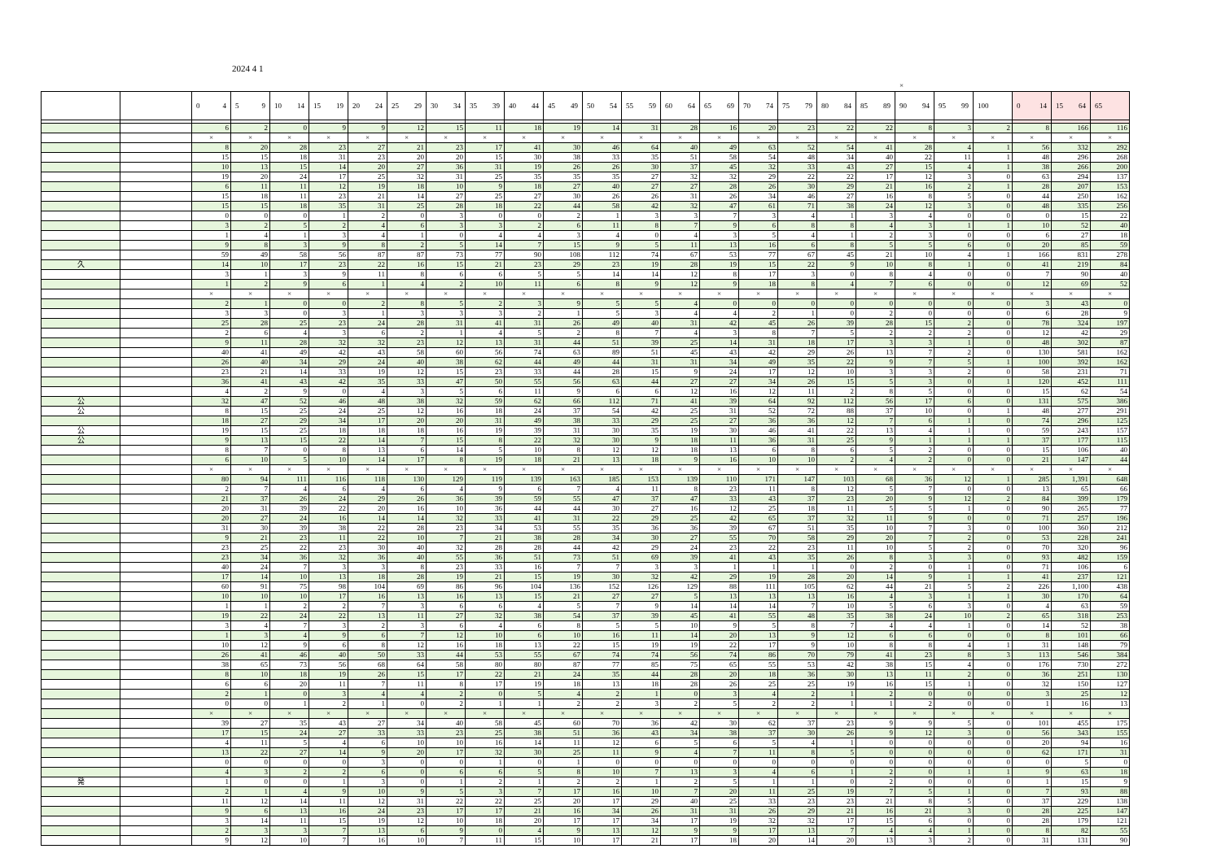2024 4 1
×
| | | 0 4 | 5 9 | 10 14 | 15 19 | 20 24 | 25 29 | 30 34 | 35 39 | 40 44 | 45 49 | 50 54 | 55 59 | 60 64 | 65 69 | 70 74 | 75 79 | 80 84 | 85 89 | 90 94 | 95 99 | 100 | 0 14 | 15 64 | 65 |
| --- | --- | --- | --- | --- | --- | --- | --- | --- | --- | --- | --- | --- | --- | --- | --- | --- | --- | --- | --- | --- | --- | --- | --- | --- | --- |
| | | 6 | 2 | 0 | 9 | 9 | 12 | 15 | 11 | 18 | 19 | 14 | 31 | 28 | 16 | 20 | 23 | 22 | 22 | 8 | 3 | 2 | 8 | 166 | 116 |
| | | × | × | × | × | × | × | × | × | × | × | × | × | × | × | × | × | × | × | × | × | × | × | × | × |
| | | 8 | 20 | 28 | 23 | 27 | 21 | 23 | 17 | 41 | 30 | 46 | 64 | 40 | 49 | 63 | 52 | 54 | 41 | 28 | 4 | 1 | 56 | 332 | 292 |
| | | 15 | 15 | 18 | 31 | 23 | 20 | 20 | 15 | 30 | 38 | 33 | 35 | 51 | 58 | 54 | 48 | 34 | 40 | 22 | 11 | 1 | 48 | 296 | 268 |
| | | 10 | 13 | 15 | 14 | 20 | 27 | 36 | 31 | 19 | 26 | 26 | 30 | 37 | 45 | 32 | 33 | 43 | 27 | 15 | 4 | 1 | 38 | 266 | 200 |
| | | 19 | 20 | 24 | 17 | 25 | 32 | 31 | 25 | 35 | 35 | 35 | 27 | 32 | 32 | 29 | 22 | 22 | 17 | 12 | 3 | 0 | 63 | 294 | 137 |
| | | 6 | 11 | 11 | 12 | 19 | 18 | 10 | 9 | 18 | 27 | 40 | 27 | 27 | 28 | 26 | 30 | 29 | 21 | 16 | 2 | 1 | 28 | 207 | 153 |
| | | 15 | 18 | 11 | 23 | 21 | 14 | 27 | 25 | 27 | 30 | 26 | 26 | 31 | 26 | 34 | 46 | 27 | 16 | 8 | 5 | 0 | 44 | 250 | 162 |
| | | 15 | 15 | 18 | 35 | 31 | 25 | 28 | 18 | 22 | 44 | 58 | 42 | 32 | 47 | 61 | 71 | 38 | 24 | 12 | 3 | 0 | 48 | 335 | 256 |
| | | 0 | 0 | 0 | 1 | 2 | 0 | 3 | 0 | 0 | 2 | 1 | 3 | 3 | 7 | 3 | 4 | 1 | 3 | 4 | 0 | 0 | 0 | 15 | 22 |
| | | 3 | 2 | 5 | 2 | 4 | 6 | 3 | 3 | 2 | 6 | 11 | 8 | 7 | 9 | 6 | 8 | 8 | 4 | 3 | 1 | 1 | 10 | 52 | 40 |
| | | 1 | 4 | 1 | 3 | 4 | 1 | 0 | 4 | 4 | 3 | 4 | 0 | 4 | 3 | 5 | 4 | 1 | 2 | 3 | 0 | 0 | 6 | 27 | 18 |
| | | 9 | 8 | 3 | 9 | 8 | 2 | 5 | 14 | 7 | 15 | 9 | 5 | 11 | 13 | 16 | 6 | 8 | 5 | 5 | 6 | 0 | 20 | 85 | 59 |
| | | 59 | 49 | 58 | 56 | 87 | 87 | 73 | 77 | 90 | 108 | 112 | 74 | 67 | 53 | 77 | 67 | 45 | 21 | 10 | 4 | 1 | 166 | 831 | 278 |
| 久 | | 14 | 10 | 17 | 23 | 22 | 16 | 15 | 21 | 23 | 29 | 23 | 19 | 28 | 19 | 15 | 22 | 9 | 10 | 8 | 1 | 0 | 41 | 219 | 84 |
| | | 3 | 1 | 3 | 9 | 11 | 8 | 6 | 6 | 5 | 5 | 14 | 14 | 12 | 8 | 17 | 3 | 0 | 8 | 4 | 0 | 0 | 7 | 90 | 40 |
| | | 1 | 2 | 9 | 6 | 1 | 4 | 2 | 10 | 11 | 6 | 8 | 9 | 12 | 9 | 18 | 8 | 4 | 7 | 6 | 0 | 0 | 12 | 69 | 52 |
| | | × | × | × | × | × | × | × | × | × | × | × | × | × | × | × | × | × | × | × | × | × | × | × | × |
| | | 2 | 1 | 0 | 0 | 2 | 8 | 5 | 2 | 3 | 9 | 5 | 5 | 4 | 0 | 0 | 0 | 0 | 0 | 0 | 0 | 0 | 3 | 43 | 0 |
| | | 3 | 3 | 0 | 3 | 1 | 3 | 3 | 3 | 2 | 1 | 5 | 3 | 4 | 4 | 2 | 1 | 0 | 2 | 0 | 0 | 0 | 6 | 28 | 9 |
| | | 25 | 28 | 25 | 23 | 24 | 28 | 31 | 41 | 31 | 26 | 49 | 40 | 31 | 42 | 45 | 26 | 39 | 28 | 15 | 2 | 0 | 78 | 324 | 197 |
| | | 2 | 6 | 4 | 3 | 6 | 2 | 1 | 4 | 5 | 2 | 8 | 7 | 4 | 3 | 8 | 7 | 5 | 2 | 2 | 2 | 0 | 12 | 42 | 29 |
| | | 9 | 11 | 28 | 32 | 32 | 23 | 12 | 13 | 31 | 44 | 51 | 39 | 25 | 14 | 31 | 18 | 17 | 3 | 3 | 1 | 0 | 48 | 302 | 87 |
| | | 40 | 41 | 49 | 42 | 43 | 58 | 60 | 56 | 74 | 63 | 89 | 51 | 45 | 43 | 42 | 29 | 26 | 13 | 7 | 2 | 0 | 130 | 581 | 162 |
| | | 26 | 40 | 34 | 29 | 24 | 40 | 38 | 62 | 44 | 49 | 44 | 31 | 31 | 34 | 49 | 35 | 22 | 9 | 7 | 5 | 1 | 100 | 392 | 162 |
| | | 23 | 21 | 14 | 33 | 19 | 12 | 15 | 23 | 33 | 44 | 28 | 15 | 9 | 24 | 17 | 12 | 10 | 3 | 3 | 2 | 0 | 58 | 231 | 71 |
| | | 36 | 41 | 43 | 42 | 35 | 33 | 47 | 50 | 55 | 56 | 63 | 44 | 27 | 27 | 34 | 26 | 15 | 5 | 3 | 0 | 1 | 120 | 452 | 111 |
| | | 4 | 2 | 9 | 0 | 4 | 3 | 5 | 6 | 11 | 9 | 6 | 6 | 12 | 16 | 12 | 11 | 2 | 8 | 5 | 0 | 0 | 15 | 62 | 54 |
| 公 | | 32 | 47 | 52 | 46 | 48 | 38 | 32 | 59 | 62 | 66 | 112 | 71 | 41 | 39 | 64 | 92 | 112 | 56 | 17 | 6 | 0 | 131 | 575 | 386 |
| 公 | | 8 | 15 | 25 | 24 | 25 | 12 | 16 | 18 | 24 | 37 | 54 | 42 | 25 | 31 | 52 | 72 | 88 | 37 | 10 | 0 | 1 | 48 | 277 | 291 |
| | | 18 | 27 | 29 | 34 | 17 | 20 | 20 | 31 | 49 | 38 | 33 | 29 | 25 | 27 | 36 | 36 | 12 | 7 | 6 | 1 | 0 | 74 | 296 | 125 |
| 公 | | 19 | 15 | 25 | 18 | 18 | 18 | 16 | 19 | 39 | 31 | 30 | 35 | 19 | 30 | 46 | 41 | 22 | 13 | 4 | 1 | 0 | 59 | 243 | 157 |
| 公 | | 9 | 13 | 15 | 22 | 14 | 7 | 15 | 8 | 22 | 32 | 30 | 9 | 18 | 11 | 36 | 31 | 25 | 9 | 1 | 1 | 1 | 37 | 177 | 115 |
| | | 8 | 7 | 0 | 8 | 13 | 6 | 14 | 5 | 10 | 8 | 12 | 12 | 18 | 13 | 6 | 8 | 6 | 5 | 2 | 0 | 0 | 15 | 106 | 40 |
| | | 6 | 10 | 5 | 10 | 14 | 17 | 8 | 19 | 18 | 21 | 13 | 18 | 9 | 16 | 10 | 10 | 2 | 4 | 2 | 0 | 0 | 21 | 147 | 44 |
| | | × | × | × | × | × | × | × | × | × | × | × | × | × | × | × | × | × | × | × | × | × | × | × | × |
| | | 80 | 94 | 111 | 116 | 118 | 130 | 129 | 119 | 139 | 163 | 185 | 153 | 139 | 110 | 171 | 147 | 103 | 68 | 36 | 12 | 1 | 285 | 1,391 | 648 |
| | | 2 | 7 | 4 | 6 | 4 | 6 | 4 | 9 | 6 | 7 | 4 | 11 | 8 | 23 | 11 | 8 | 12 | 5 | 7 | 0 | 0 | 13 | 65 | 66 |
| | | 21 | 37 | 26 | 24 | 29 | 26 | 36 | 39 | 59 | 55 | 47 | 37 | 47 | 33 | 43 | 37 | 23 | 20 | 9 | 12 | 2 | 84 | 399 | 179 |
| | | 20 | 31 | 39 | 22 | 20 | 16 | 10 | 36 | 44 | 44 | 30 | 27 | 16 | 12 | 25 | 18 | 11 | 5 | 5 | 1 | 0 | 90 | 265 | 77 |
| | | 20 | 27 | 24 | 16 | 14 | 14 | 32 | 33 | 41 | 31 | 22 | 29 | 25 | 42 | 65 | 37 | 32 | 11 | 9 | 0 | 0 | 71 | 257 | 196 |
| | | 31 | 30 | 39 | 38 | 22 | 28 | 23 | 34 | 53 | 55 | 35 | 36 | 36 | 39 | 67 | 51 | 35 | 10 | 7 | 3 | 0 | 100 | 360 | 212 |
| | | 9 | 21 | 23 | 11 | 22 | 10 | 7 | 21 | 38 | 28 | 34 | 30 | 27 | 55 | 70 | 58 | 29 | 20 | 7 | 2 | 0 | 53 | 228 | 241 |
| | | 23 | 25 | 22 | 23 | 30 | 40 | 32 | 28 | 28 | 44 | 42 | 29 | 24 | 23 | 22 | 23 | 11 | 10 | 5 | 2 | 0 | 70 | 320 | 96 |
| | | 23 | 34 | 36 | 32 | 36 | 40 | 55 | 36 | 51 | 73 | 51 | 69 | 39 | 41 | 43 | 35 | 26 | 8 | 3 | 3 | 0 | 93 | 482 | 159 |
| | | 40 | 24 | 7 | 3 | 3 | 8 | 23 | 33 | 16 | 7 | 7 | 3 | 3 | 1 | 1 | 1 | 0 | 2 | 0 | 1 | 0 | 71 | 106 | 6 |
| | | 17 | 14 | 10 | 13 | 18 | 28 | 19 | 21 | 15 | 19 | 30 | 32 | 42 | 29 | 19 | 28 | 20 | 14 | 9 | 1 | 1 | 41 | 237 | 121 |
| | | 60 | 91 | 75 | 98 | 104 | 69 | 86 | 96 | 104 | 136 | 152 | 126 | 129 | 88 | 111 | 105 | 62 | 44 | 21 | 5 | 2 | 226 | 1,100 | 438 |
| | | 10 | 10 | 10 | 17 | 16 | 13 | 16 | 13 | 15 | 21 | 27 | 27 | 5 | 13 | 13 | 13 | 16 | 4 | 3 | 1 | 1 | 30 | 170 | 64 |
| | | 1 | 1 | 2 | 2 | 7 | 3 | 6 | 6 | 4 | 5 | 7 | 9 | 14 | 14 | 14 | 7 | 10 | 5 | 6 | 3 | 0 | 4 | 63 | 59 |
| | | 19 | 22 | 24 | 22 | 13 | 11 | 27 | 32 | 38 | 54 | 37 | 39 | 45 | 41 | 55 | 48 | 35 | 38 | 24 | 10 | 2 | 65 | 318 | 253 |
| | | 3 | 4 | 7 | 3 | 2 | 3 | 6 | 4 | 6 | 8 | 5 | 5 | 10 | 9 | 5 | 8 | 7 | 4 | 4 | 1 | 0 | 14 | 52 | 38 |
| | | 1 | 3 | 4 | 9 | 6 | 7 | 12 | 10 | 6 | 10 | 16 | 11 | 14 | 20 | 13 | 9 | 12 | 6 | 6 | 0 | 0 | 8 | 101 | 66 |
| | | 10 | 12 | 9 | 6 | 8 | 12 | 16 | 18 | 13 | 22 | 15 | 19 | 19 | 22 | 17 | 9 | 10 | 8 | 8 | 4 | 1 | 31 | 148 | 79 |
| | | 26 | 41 | 46 | 40 | 50 | 33 | 44 | 53 | 55 | 67 | 74 | 74 | 56 | 74 | 86 | 70 | 79 | 41 | 23 | 8 | 3 | 113 | 546 | 384 |
| | | 38 | 65 | 73 | 56 | 68 | 64 | 58 | 80 | 80 | 87 | 77 | 85 | 75 | 65 | 55 | 53 | 42 | 38 | 15 | 4 | 0 | 176 | 730 | 272 |
| | | 8 | 10 | 18 | 19 | 26 | 15 | 17 | 22 | 21 | 24 | 35 | 44 | 28 | 20 | 18 | 36 | 30 | 13 | 11 | 2 | 0 | 36 | 251 | 130 |
| | | 6 | 6 | 20 | 11 | 7 | 11 | 8 | 17 | 19 | 18 | 13 | 18 | 28 | 26 | 25 | 25 | 19 | 16 | 15 | 1 | 0 | 32 | 150 | 127 |
| | | 2 | 1 | 0 | 3 | 4 | 4 | 2 | 0 | 5 | 4 | 2 | 1 | 0 | 3 | 4 | 2 | 1 | 2 | 0 | 0 | 0 | 3 | 25 | 12 |
| | | 0 | 0 | 1 | 2 | 1 | 0 | 2 | 1 | 1 | 2 | 2 | 3 | 2 | 5 | 2 | 2 | 1 | 1 | 2 | 0 | 0 | 1 | 16 | 13 |
| | | × | × | × | × | × | × | × | × | × | × | × | × | × | × | × | × | × | × | × | × | × | × | × | × |
| | | 39 | 27 | 35 | 43 | 27 | 34 | 40 | 58 | 45 | 60 | 70 | 36 | 42 | 30 | 62 | 37 | 23 | 9 | 9 | 5 | 0 | 101 | 455 | 175 |
| | | 17 | 15 | 24 | 27 | 33 | 33 | 23 | 25 | 38 | 51 | 36 | 43 | 34 | 38 | 37 | 30 | 26 | 9 | 12 | 3 | 0 | 56 | 343 | 155 |
| | | 4 | 11 | 5 | 4 | 6 | 10 | 10 | 16 | 14 | 11 | 12 | 6 | 5 | 6 | 5 | 4 | 1 | 0 | 0 | 0 | 0 | 20 | 94 | 16 |
| | | 13 | 22 | 27 | 14 | 9 | 20 | 17 | 32 | 30 | 25 | 11 | 9 | 4 | 7 | 11 | 8 | 5 | 0 | 0 | 0 | 0 | 62 | 171 | 31 |
| | | 0 | 0 | 0 | 0 | 3 | 0 | 0 | 1 | 0 | 1 | 0 | 0 | 0 | 0 | 0 | 0 | 0 | 0 | 0 | 0 | 0 | 0 | 5 | 0 |
| | | 4 | 3 | 2 | 2 | 6 | 0 | 6 | 6 | 5 | 8 | 10 | 7 | 13 | 3 | 4 | 6 | 1 | 2 | 0 | 1 | 1 | 9 | 63 | 18 |
| 発 | | 1 | 0 | 0 | 1 | 3 | 0 | 1 | 2 | 1 | 2 | 2 | 1 | 2 | 5 | 1 | 1 | 0 | 2 | 0 | 0 | 0 | 1 | 15 | 9 |
| | | 2 | 1 | 4 | 9 | 10 | 9 | 5 | 3 | 7 | 17 | 16 | 10 | 7 | 20 | 11 | 25 | 19 | 7 | 5 | 1 | 0 | 7 | 93 | 88 |
| | | 11 | 12 | 14 | 11 | 12 | 31 | 22 | 22 | 25 | 20 | 17 | 29 | 40 | 25 | 33 | 23 | 23 | 21 | 8 | 5 | 0 | 37 | 229 | 138 |
| | | 9 | 6 | 13 | 16 | 24 | 23 | 17 | 17 | 21 | 16 | 34 | 26 | 31 | 31 | 26 | 29 | 21 | 16 | 21 | 3 | 0 | 28 | 225 | 147 |
| | | 3 | 14 | 11 | 15 | 19 | 12 | 10 | 18 | 20 | 17 | 17 | 34 | 17 | 19 | 32 | 32 | 17 | 15 | 6 | 0 | 0 | 28 | 179 | 121 |
| | | 2 | 3 | 3 | 7 | 13 | 6 | 9 | 0 | 4 | 9 | 13 | 12 | 9 | 9 | 17 | 13 | 7 | 4 | 4 | 1 | 0 | 8 | 82 | 55 |
| | | 9 | 12 | 10 | 7 | 16 | 10 | 7 | 11 | 15 | 10 | 17 | 21 | 17 | 18 | 20 | 14 | 20 | 13 | 3 | 2 | 0 | 31 | 131 | 90 |